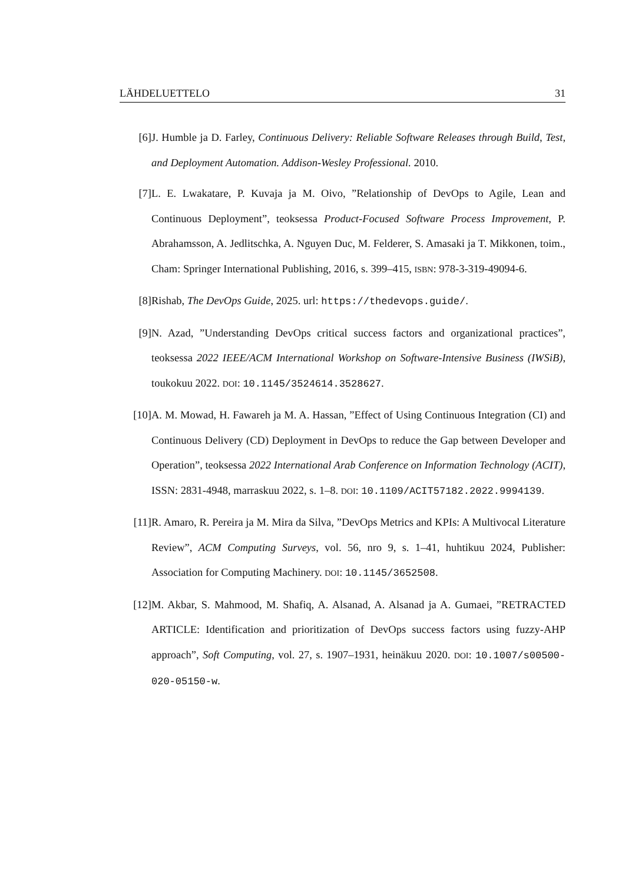LÄHDELUETTELO 31
[6] J. Humble ja D. Farley, Continuous Delivery: Reliable Software Releases through Build, Test, and Deployment Automation. Addison-Wesley Professional. 2010.
[7] L. E. Lwakatare, P. Kuvaja ja M. Oivo, ”Relationship of DevOps to Agile, Lean and Continuous Deployment”, teoksessa Product-Focused Software Process Improvement, P. Abrahamsson, A. Jedlitschka, A. Nguyen Duc, M. Felderer, S. Amasaki ja T. Mikkonen, toim., Cham: Springer International Publishing, 2016, s. 399–415, ISBN: 978-3-319-49094-6.
[8] Rishab, The DevOps Guide, 2025. url: https://thedevops.guide/.
[9] N. Azad, ”Understanding DevOps critical success factors and organizational practices”, teoksessa 2022 IEEE/ACM International Workshop on Software-Intensive Business (IWSiB), toukokuu 2022. DOI: 10.1145/3524614.3528627.
[10] A. M. Mowad, H. Fawareh ja M. A. Hassan, ”Effect of Using Continuous Integration (CI) and Continuous Delivery (CD) Deployment in DevOps to reduce the Gap between Developer and Operation”, teoksessa 2022 International Arab Conference on Information Technology (ACIT), ISSN: 2831-4948, marraskuu 2022, s. 1–8. DOI: 10.1109/ACIT57182.2022.9994139.
[11] R. Amaro, R. Pereira ja M. Mira da Silva, ”DevOps Metrics and KPIs: A Multivocal Literature Review”, ACM Computing Surveys, vol. 56, nro 9, s. 1–41, huhtikuu 2024, Publisher: Association for Computing Machinery. DOI: 10.1145/3652508.
[12] M. Akbar, S. Mahmood, M. Shafiq, A. Alsanad, A. Alsanad ja A. Gumaei, ”RETRACTED ARTICLE: Identification and prioritization of DevOps success factors using fuzzy-AHP approach”, Soft Computing, vol. 27, s. 1907–1931, heinäkuu 2020. DOI: 10.1007/s00500-020-05150-w.